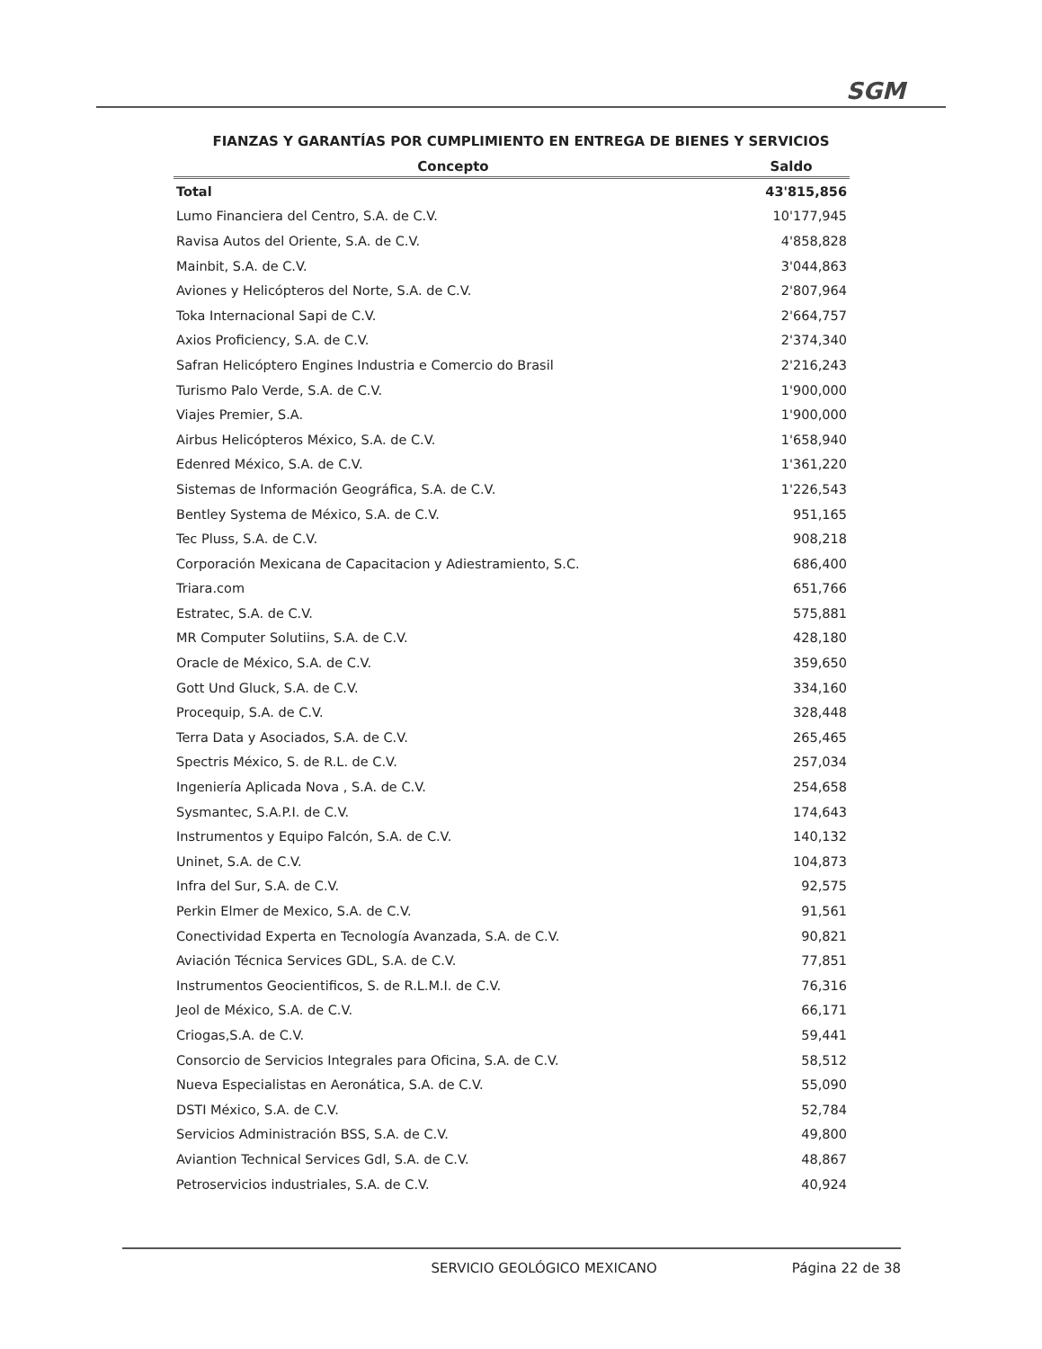SGM
FIANZAS Y GARANTÍAS POR CUMPLIMIENTO EN ENTREGA DE BIENES Y SERVICIOS
| Concepto | Saldo |
| --- | --- |
| Total | 43'815,856 |
| Lumo Financiera del Centro, S.A. de C.V. | 10'177,945 |
| Ravisa Autos del Oriente, S.A. de C.V. | 4'858,828 |
| Mainbit, S.A. de C.V. | 3'044,863 |
| Aviones y Helicópteros del Norte, S.A. de C.V. | 2'807,964 |
| Toka Internacional Sapi de C.V. | 2'664,757 |
| Axios Proficiency, S.A. de C.V. | 2'374,340 |
| Safran Helicóptero Engines Industria e Comercio do Brasil | 2'216,243 |
| Turismo Palo Verde, S.A. de C.V. | 1'900,000 |
| Viajes Premier, S.A. | 1'900,000 |
| Airbus Helicópteros México, S.A. de C.V. | 1'658,940 |
| Edenred México, S.A. de C.V. | 1'361,220 |
| Sistemas de Información Geográfica, S.A. de C.V. | 1'226,543 |
| Bentley Systema de México, S.A. de C.V. | 951,165 |
| Tec Pluss, S.A. de C.V. | 908,218 |
| Corporación Mexicana de Capacitacion y Adiestramiento, S.C. | 686,400 |
| Triara.com | 651,766 |
| Estratec, S.A. de C.V. | 575,881 |
| MR Computer Solutiins, S.A. de C.V. | 428,180 |
| Oracle de México, S.A. de C.V. | 359,650 |
| Gott Und Gluck, S.A. de C.V. | 334,160 |
| Procequip, S.A. de C.V. | 328,448 |
| Terra Data y Asociados, S.A. de C.V. | 265,465 |
| Spectris México, S. de R.L. de C.V. | 257,034 |
| Ingeniería Aplicada Nova , S.A. de C.V. | 254,658 |
| Sysmantec, S.A.P.I. de C.V. | 174,643 |
| Instrumentos y Equipo Falcón, S.A. de C.V. | 140,132 |
| Uninet, S.A. de C.V. | 104,873 |
| Infra del Sur, S.A. de C.V. | 92,575 |
| Perkin Elmer de Mexico, S.A. de C.V. | 91,561 |
| Conectividad Experta en Tecnología Avanzada, S.A. de C.V. | 90,821 |
| Aviación Técnica Services GDL, S.A. de C.V. | 77,851 |
| Instrumentos Geocientificos, S. de R.L.M.I. de C.V. | 76,316 |
| Jeol de México, S.A. de C.V. | 66,171 |
| Criogas,S.A. de C.V. | 59,441 |
| Consorcio de Servicios Integrales para Oficina, S.A. de C.V. | 58,512 |
| Nueva Especialistas en Aeronática, S.A. de C.V. | 55,090 |
| DSTI México, S.A. de C.V. | 52,784 |
| Servicios Administración BSS, S.A. de C.V. | 49,800 |
| Aviantion Technical Services Gdl, S.A. de C.V. | 48,867 |
| Petroservicios industriales, S.A. de C.V. | 40,924 |
SERVICIO GEOLÓGICO MEXICANO Página 22 de 38